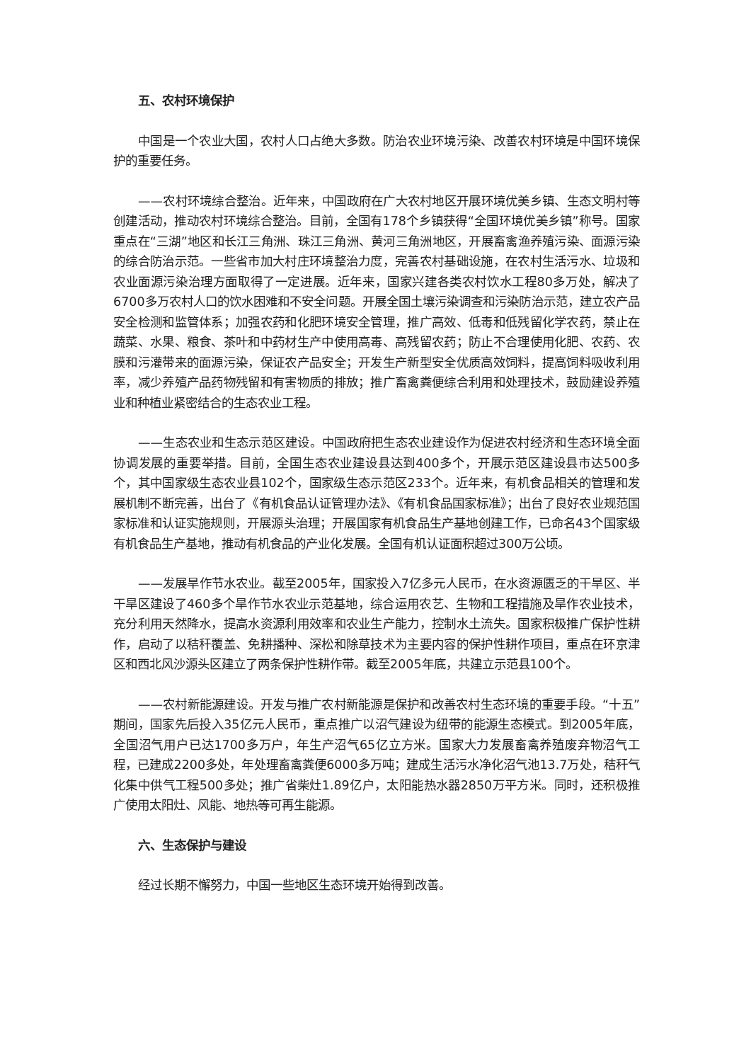五、农村环境保护
中国是一个农业大国，农村人口占绝大多数。防治农业环境污染、改善农村环境是中国环境保护的重要任务。
——农村环境综合整治。近年来，中国政府在广大农村地区开展环境优美乡镇、生态文明村等创建活动，推动农村环境综合整治。目前，全国有178个乡镇获得“全国环境优美乡镇”称号。国家重点在“三湖”地区和长江三角洲、珠江三角洲、黄河三角洲地区，开展畜禽渔养殖污染、面源污染的综合防治示范。一些省市加大村庄环境整治力度，完善农村基础设施，在农村生活污水、垃圾和农业面源污染治理方面取得了一定进展。近年来，国家兴建各类农村饮水工程80多万处，解决了6700多万农村人口的饮水困难和不安全问题。开展全国土壤污染调查和污染防治示范，建立农产品安全检测和监管体系；加强农药和化肥环境安全管理，推广高效、低毒和低残留化学农药，禁止在蔬菜、水果、粮食、茶叶和中药材生产中使用高毒、高残留农药；防止不合理使用化肥、农药、农膜和污灌带来的面源污染，保证农产品安全；开发生产新型安全优质高效饲料，提高饲料吸收利用率，减少养殖产品药物残留和有害物质的排放；推广畜禽粪便综合利用和处理技术，鼓励建设养殖业和种植业紧密结合的生态农业工程。
——生态农业和生态示范区建设。中国政府把生态农业建设作为促进农村经济和生态环境全面协调发展的重要举措。目前，全国生态农业建设县达到400多个，开展示范区建设县市达500多个，其中国家级生态农业县102个，国家级生态示范区233个。近年来，有机食品相关的管理和发展机制不断完善，出台了《有机食品认证管理办法》、《有机食品国家标准》；出台了良好农业规范国家标准和认证实施规则，开展源头治理；开展国家有机食品生产基地创建工作，已命名43个国家级有机食品生产基地，推动有机食品的产业化发展。全国有机认证面积超过300万公顷。
——发展旱作节水农业。截至2005年，国家投入7亿多元人民币，在水资源匮乏的干旱区、半干旱区建设了460多个旱作节水农业示范基地，综合运用农艺、生物和工程措施及旱作农业技术，充分利用天然降水，提高水资源利用效率和农业生产能力，控制水土流失。国家积极推广保护性耕作，启动了以秸秆覆盖、免耕播种、深松和除草技术为主要内容的保护性耕作项目，重点在环京津区和西北风沙源头区建立了两条保护性耕作带。截至2005年底，共建立示范县100个。
——农村新能源建设。开发与推广农村新能源是保护和改善农村生态环境的重要手段。“十五”期间，国家先后投入35亿元人民币，重点推广以沼气建设为纽带的能源生态模式。到2005年底，全国沼气用户已达1700多万户，年生产沼气65亿立方米。国家大力发展畜禽养殖废弃物沼气工程，已建成2200多处，年处理畜禽粪便6000多万吨；建成生活污水净化沼气池13.7万处，秸秆气化集中供气工程500多处；推广省柴灶1.89亿户，太阳能热水器2850万平方米。同时，还积极推广使用太阳灶、风能、地热等可再生能源。
六、生态保护与建设
经过长期不懈努力，中国一些地区生态环境开始得到改善。